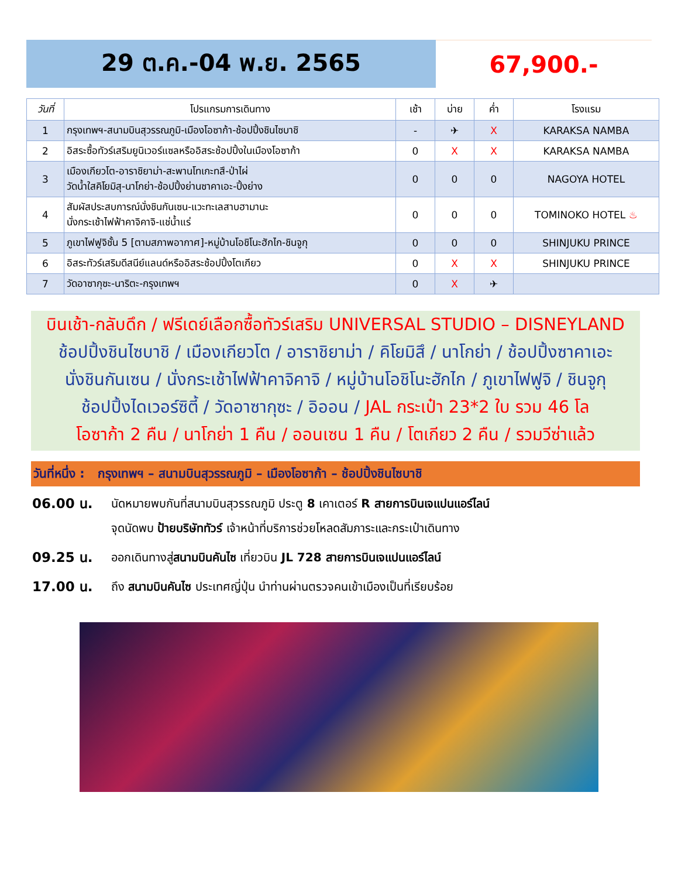29 ต.ค.-04 พ.ย. 2565 67,900.-
| วันที่ | โปรแกรมการเดินทาง | เช้า | บ่าย | ค่ำ | โรงแรม |
| --- | --- | --- | --- | --- | --- |
| 1 | กรุงเทพฯ-สนามบินสุวรรณภูมิ-เมืองโอซาก้า-ช้อปปิ้งชินไซบาชิ | - | ✈ | X | KARAKSA NAMBA |
| 2 | อิสระซื้อทัวร์เสริมยูนิเวอร์แซลหรืออิสระช้อปปิ้งในเมืองโอซาก้า | 0 | X | X | KARAKSA NAMBA |
| 3 | เมืองเกียวโต-อาราชิยาม่า-สะพานโทเกะทสึ-ป่าไผ่ วัดน้ำใสคิโยมิสุ-นาโกย่า-ช้อปปิ้งย่านซาคาเอะ-ปิ้งย่าง | 0 | 0 | 0 | NAGOYA HOTEL |
| 4 | สัมผัสประสบการณ์นั่งชินกันเซน-แวะทะเลสาบฮามานะ นั่งกระเช้าไฟฟ้าคาจิคาจิ-แช่น้ำแร่ | 0 | 0 | 0 | TOMINOKO HOTEL ♨ |
| 5 | ภูเขาไฟฟูจิชั้น 5 [ตามสภาพอากาศ]-หมู่บ้านโอชิโนะฮักไก-ชินจูกุ | 0 | 0 | 0 | SHINJUKU PRINCE |
| 6 | อิสระทัวร์เสริมดีสนีย์แลนด์หรืออิสระช้อปปิ้งโตเกียว | 0 | X | X | SHINJUKU PRINCE |
| 7 | วัดอาซากุซะ-นาริตะ-กรุงเทพฯ | 0 | X | ✈ | |
บินเช้า-กลับดึก / ฟรีเดย์เลือกซื้อทัวร์เสริม UNIVERSAL STUDIO – DISNEYLAND
ช้อปปิ้งชินไซบาชิ / เมืองเกียวโต / อาราชิยาม่า / คิโยมิสึ / นาโกย่า / ช้อปปิ้งซาคาเอะ
นั่งชินกันเซน / นั่งกระเช้าไฟฟ้าคาจิคาจิ / หมู่บ้านโอชิโนะฮักไก / ภูเขาไฟฟูจิ / ชินจูกุ
ช้อปปิ้งไดเวอร์ซิตี้ / วัดอาซากุซะ / อิออน / JAL กระเป๋า 23*2 ใบ รวม 46 โล
โอซาก้า 2 คืน / นาโกย่า 1 คืน / ออนเซน 1 คืน / โตเกียว 2 คืน / รวมวีซ่าแล้ว
วันที่หนึ่ง : กรุงเทพฯ – สนามบินสุวรรณภูมิ – เมืองโอซาก้า – ช้อปปิ้งชินไซบาชิ
06.00 น.
นัดหมายพบกันที่สนามบินสุวรรณภูมิ ประตู 8 เคาเตอร์ R สายการบินเจแปนแอร์ไลน์
จุดนัดพบ ป้ายบริษัททัวร์ เจ้าหน้าที่บริการช่วยโหลดสัมภาระและกระเป๋าเดินทาง
09.25 น.
ออกเดินทางสู่สนามบินคันไซ เที่ยวบิน JL 728 สายการบินเจแปนแอร์ไลน์
17.00 น.
ถึง สนามบินคันไซ ประเทศญี่ปุ่น นำท่านผ่านตรวจคนเข้าเมืองเป็นที่เรียบร้อย